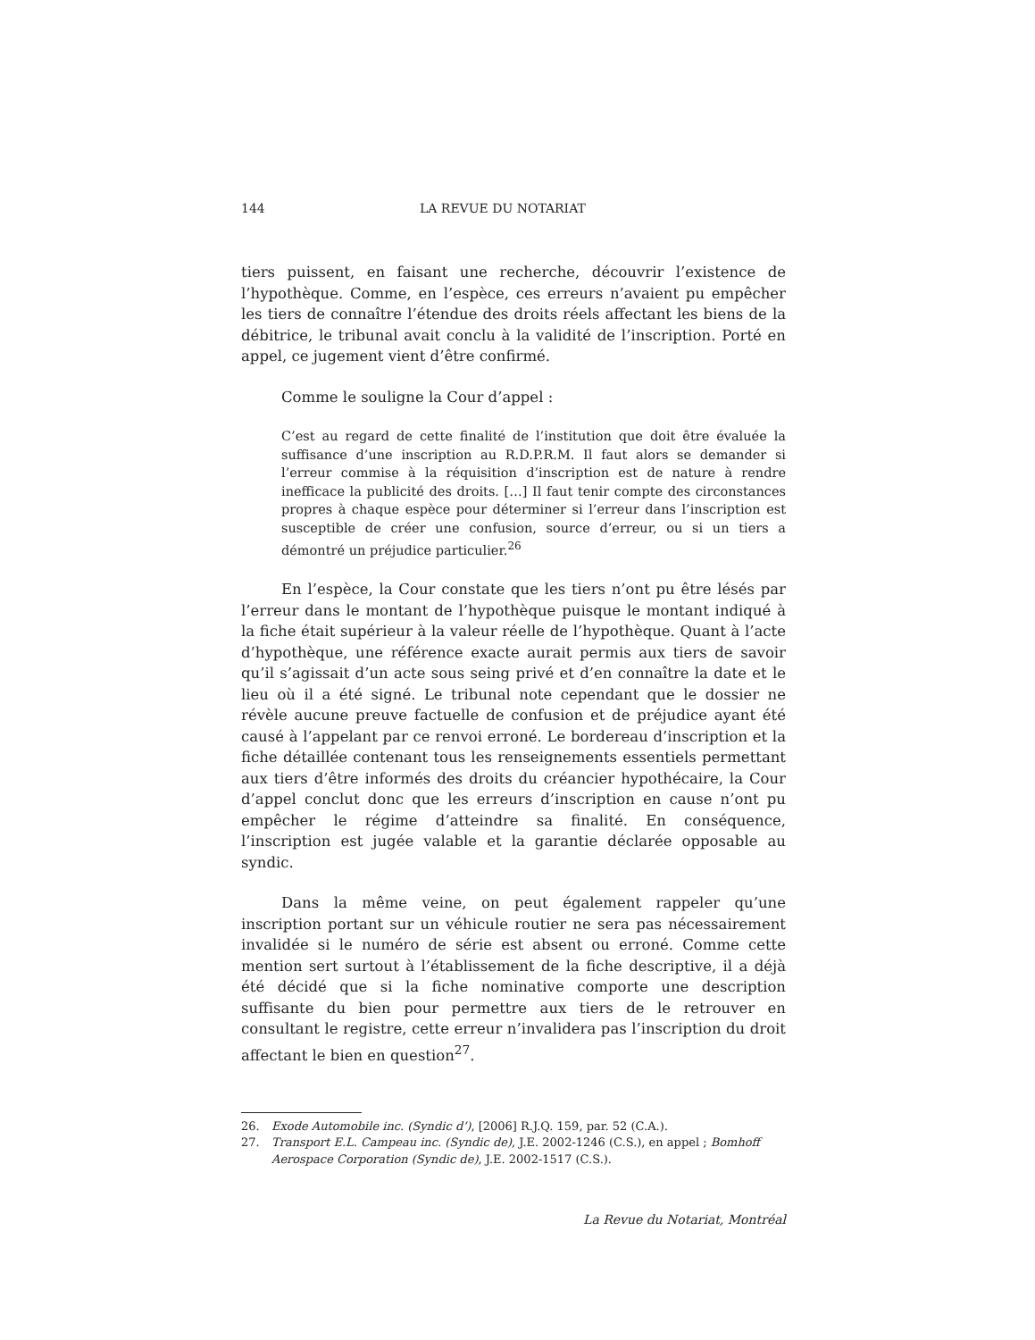144 LA REVUE DU NOTARIAT
tiers puissent, en faisant une recherche, découvrir l’existence de l’hypothèque. Comme, en l’espèce, ces erreurs n’avaient pu empêcher les tiers de connaître l’étendue des droits réels affectant les biens de la débitrice, le tribunal avait conclu à la validité de l’inscription. Porté en appel, ce jugement vient d’être confirmé.
Comme le souligne la Cour d’appel :
C’est au regard de cette finalité de l’institution que doit être évaluée la suffisance d’une inscription au R.D.P.R.M. Il faut alors se demander si l’erreur commise à la réquisition d’inscription est de nature à rendre inefficace la publicité des droits. […] Il faut tenir compte des circonstances propres à chaque espèce pour déterminer si l’erreur dans l’inscription est susceptible de créer une confusion, source d’erreur, ou si un tiers a démontré un préjudice particulier.<sup>26</sup>
En l’espèce, la Cour constate que les tiers n’ont pu être lésés par l’erreur dans le montant de l’hypothèque puisque le montant indiqué à la fiche était supérieur à la valeur réelle de l’hypothèque. Quant à l’acte d’hypothèque, une référence exacte aurait permis aux tiers de savoir qu’il s’agissait d’un acte sous seing privé et d’en connaître la date et le lieu où il a été signé. Le tribunal note cependant que le dossier ne révèle aucune preuve factuelle de confusion et de préjudice ayant été causé à l’appelant par ce renvoi erroné. Le bordereau d’inscription et la fiche détaillée contenant tous les renseignements essentiels permettant aux tiers d’être informés des droits du créancier hypothécaire, la Cour d’appel conclut donc que les erreurs d’inscription en cause n’ont pu empêcher le régime d’atteindre sa finalité. En conséquence, l’inscription est jugée valable et la garantie déclarée opposable au syndic.
Dans la même veine, on peut également rappeler qu’une inscription portant sur un véhicule routier ne sera pas nécessairement invalidée si le numéro de série est absent ou erroné. Comme cette mention sert surtout à l’établissement de la fiche descriptive, il a déjà été décidé que si la fiche nominative comporte une description suffisante du bien pour permettre aux tiers de le retrouver en consultant le registre, cette erreur n’invalidera pas l’inscription du droit affectant le bien en question<sup>27</sup>.
26. Exode Automobile inc. (Syndic d’), [2006] R.J.Q. 159, par. 52 (C.A.).
27. Transport E.L. Campeau inc. (Syndic de), J.E. 2002-1246 (C.S.), en appel ; Bomhoff Aerospace Corporation (Syndic de), J.E. 2002-1517 (C.S.).
La Revue du Notariat, Montréal